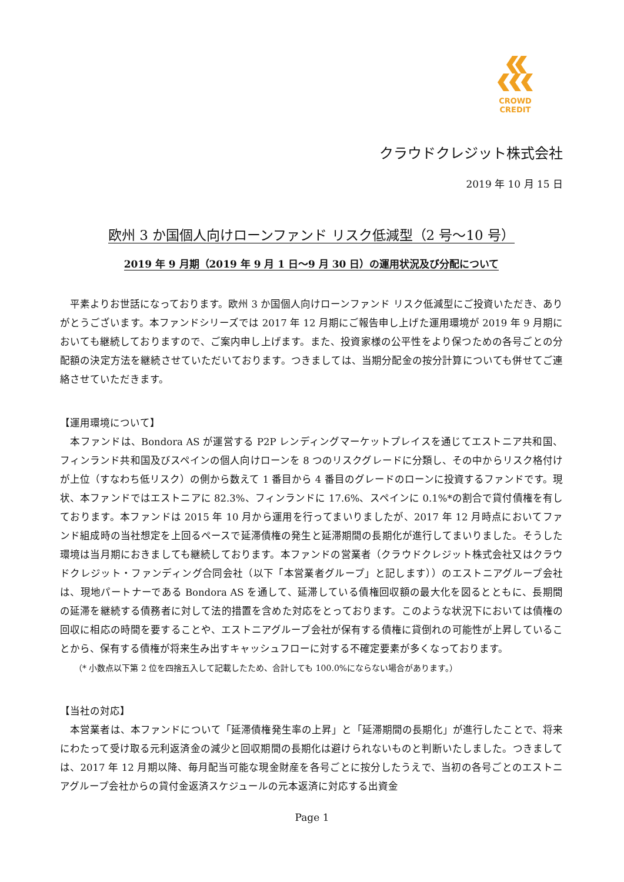CROWD CREDIT
クラウドクレジット株式会社
2019 年 10 月 15 日
欧州 3 か国個人向けローンファンド リスク低減型（2 号～10 号）
2019 年 9 月期（2019 年 9 月 1 日～9 月 30 日）の運用状況及び分配について
　平素よりお世話になっております。欧州 3 か国個人向けローンファンド リスク低減型にご投資いただき、ありがとうございます。本ファンドシリーズでは 2017 年 12 月期にご報告申し上げた運用環境が 2019 年 9 月期においても継続しておりますので、ご案内申し上げます。また、投資家様の公平性をより保つための各号ごとの分配額の決定方法を継続させていただいております。つきましては、当期分配金の按分計算についても併せてご連絡させていただきます。
【運用環境について】
　本ファンドは、Bondora AS が運営する P2P レンディングマーケットプレイスを通じてエストニア共和国、フィンランド共和国及びスペインの個人向けローンを 8 つのリスクグレードに分類し、その中からリスク格付けが上位（すなわち低リスク）の側から数えて 1 番目から 4 番目のグレードのローンに投資するファンドです。現状、本ファンドではエストニアに 82.3%、フィンランドに 17.6%、スペインに 0.1%*の割合で貸付債権を有しております。本ファンドは 2015 年 10 月から運用を行ってまいりましたが、2017 年 12 月時点においてファンド組成時の当社想定を上回るペースで延滞債権の発生と延滞期間の長期化が進行してまいりました。そうした環境は当月期におきましても継続しております。本ファンドの営業者（クラウドクレジット株式会社又はクラウドクレジット・ファンディング合同会社（以下「本営業者グループ」と記します））のエストニアグループ会社は、現地パートナーである Bondora AS を通して、延滞している債権回収額の最大化を図るとともに、長期間の延滞を継続する債務者に対して法的措置を含めた対応をとっております。このような状況下においては債権の回収に相応の時間を要することや、エストニアグループ会社が保有する債権に貸倒れの可能性が上昇していることから、保有する債権が将来生み出すキャッシュフローに対する不確定要素が多くなっております。
（* 小数点以下第 2 位を四捨五入して記載したため、合計しても 100.0%にならない場合があります。）
【当社の対応】
　本営業者は、本ファンドについて「延滞債権発生率の上昇」と「延滞期間の長期化」が進行したことで、将来にわたって受け取る元利返済金の減少と回収期間の長期化は避けられないものと判断いたしました。つきましては、2017 年 12 月期以降、毎月配当可能な現金財産を各号ごとに按分したうえで、当初の各号ごとのエストニアグループ会社からの貸付金返済スケジュールの元本返済に対応する出資金
Page 1